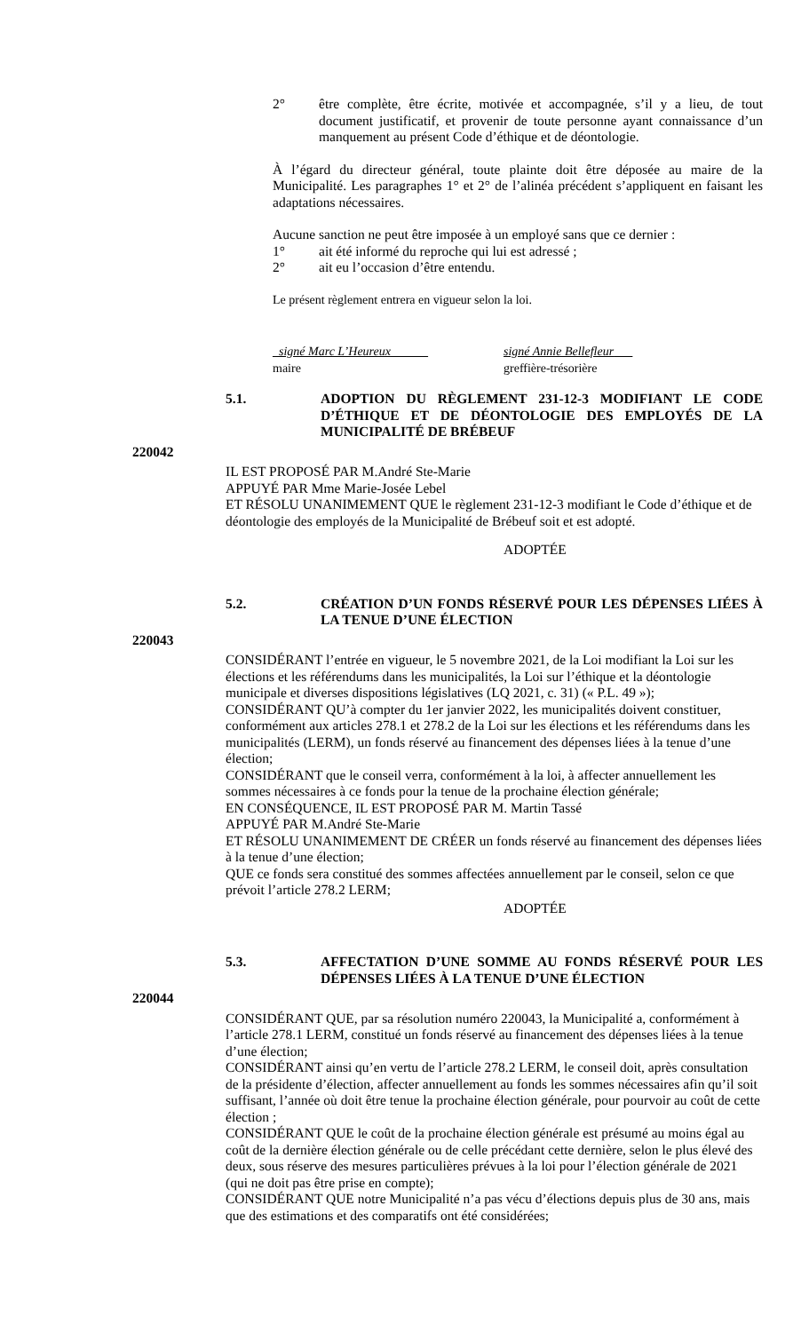2° être complète, être écrite, motivée et accompagnée, s’il y a lieu, de tout document justificatif, et provenir de toute personne ayant connaissance d’un manquement au présent Code d’éthique et de déontologie.
À l’égard du directeur général, toute plainte doit être déposée au maire de la Municipalité. Les paragraphes 1° et 2° de l’alinéa précédent s’appliquent en faisant les adaptations nécessaires.
Aucune sanction ne peut être imposée à un employé sans que ce dernier :
1° ait été informé du reproche qui lui est adressé ;
2° ait eu l’occasion d’être entendu.
Le présent règlement entrera en vigueur selon la loi.
_signé Marc L’Heureux______
maire
signé Annie Bellefleur___
greffière-trésorière
5.1. ADOPTION DU RÈGLEMENT 231-12-3 MODIFIANT LE CODE D’ÉTHIQUE ET DE DÉONTOLOGIE DES EMPLOYÉS DE LA MUNICIPALITÉ DE BRÉBEUF
220042
IL EST PROPOSÉ PAR M.André Ste-Marie
APPUYÉ PAR Mme Marie-Josée Lebel
ET RÉSOLU UNANIMEMENT QUE le règlement 231-12-3 modifiant le Code d’éthique et de déontologie des employés de la Municipalité de Brébeuf soit et est adopté.
ADOPTÉE
5.2. CRÉATION D’UN FONDS RÉSERVÉ POUR LES DÉPENSES LIÉES À LA TENUE D’UNE ÉLECTION
220043
CONSIDÉRANT l’entrée en vigueur, le 5 novembre 2021, de la Loi modifiant la Loi sur les élections et les référendums dans les municipalités, la Loi sur l’éthique et la déontologie municipale et diverses dispositions législatives (LQ 2021, c. 31) (« P.L. 49 »);
CONSIDÉRANT QU’à compter du 1er janvier 2022, les municipalités doivent constituer, conformément aux articles 278.1 et 278.2 de la Loi sur les élections et les référendums dans les municipalités (LERM), un fonds réservé au financement des dépenses liées à la tenue d’une élection;
CONSIDÉRANT que le conseil verra, conformément à la loi, à affecter annuellement les sommes nécessaires à ce fonds pour la tenue de la prochaine élection générale;
EN CONSÉQUENCE, IL EST PROPOSÉ PAR M. Martin Tassé
APPUYÉ PAR M.André Ste-Marie
ET RÉSOLU UNANIMEMENT DE CRÉER un fonds réservé au financement des dépenses liées à la tenue d’une élection;
QUE ce fonds sera constitué des sommes affectées annuellement par le conseil, selon ce que prévoit l’article 278.2 LERM;
ADOPTÉE
5.3. AFFECTATION D’UNE SOMME AU FONDS RÉSERVÉ POUR LES DÉPENSES LIÉES À LA TENUE D’UNE ÉLECTION
220044
CONSIDÉRANT QUE, par sa résolution numéro 220043, la Municipalité a, conformément à l’article 278.1 LERM, constitué un fonds réservé au financement des dépenses liées à la tenue d’une élection;
CONSIDÉRANT ainsi qu’en vertu de l’article 278.2 LERM, le conseil doit, après consultation de la présidente d’élection, affecter annuellement au fonds les sommes nécessaires afin qu’il soit suffisant, l’année où doit être tenue la prochaine élection générale, pour pourvoir au coût de cette élection ;
CONSIDÉRANT QUE le coût de la prochaine élection générale est présumé au moins égal au coût de la dernière élection générale ou de celle précédant cette dernière, selon le plus élevé des deux, sous réserve des mesures particulières prévues à la loi pour l’élection générale de 2021 (qui ne doit pas être prise en compte);
CONSIDÉRANT QUE notre Municipalité n’a pas vécu d’élections depuis plus de 30 ans, mais que des estimations et des comparatifs ont été considérées;